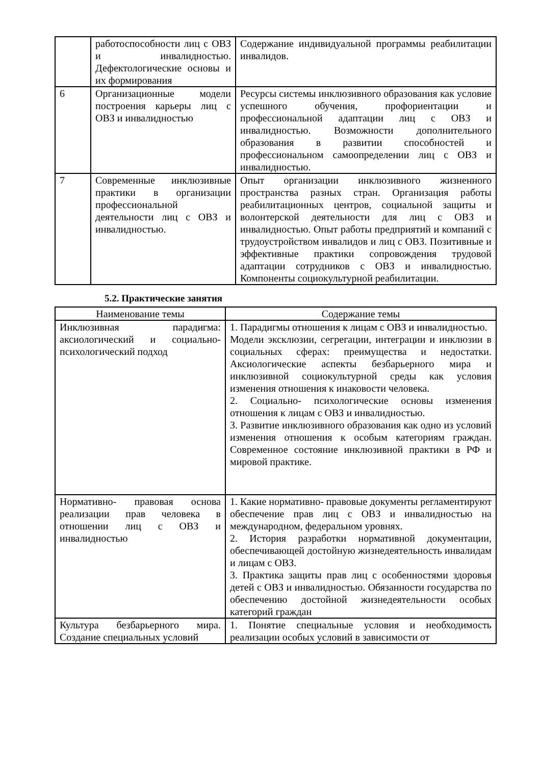| | работоспособности лиц с ОВЗ и инвалидностью. Дефектологические основы и их формирования | Содержание индивидуальной программы реабилитации инвалидов. |
| 6 | Организационные модели построения карьеры лиц с ОВЗ и инвалидностью | Ресурсы системы инклюзивного образования как условие успешного обучения, профориентации и профессиональной адаптации лиц с ОВЗ и инвалидностью. Возможности дополнительного образования в развитии способностей и профессиональном самоопределении лиц с ОВЗ и инвалидностью. |
| 7 | Современные инклюзивные практики в организации профессиональной деятельности лиц с ОВЗ и инвалидностью. | Опыт организации инклюзивного жизненного пространства разных стран. Организация работы реабилитационных центров, социальной защиты и волонтерской деятельности для лиц с ОВЗ и инвалидностью. Опыт работы предприятий и компаний с трудоустройством инвалидов и лиц с ОВЗ. Позитивные и эффективные практики сопровождения трудовой адаптации сотрудников с ОВЗ и инвалидностью. Компоненты социокультурной реабилитации. |
5.2. Практические занятия
| Наименование темы | Содержание темы |
| --- | --- |
| Инклюзивная парадигма: аксиологический и социально-психологический подход | 1. Парадигмы отношения к лицам с ОВЗ и инвалидностью. Модели эксклюзии, сегрегации, интеграции и инклюзии в социальных сферах: преимущества и недостатки. Аксиологические аспекты безбарьерного мира и инклюзивной социокультурной среды как условия изменения отношения к инаковости человека. 2. Социально- психологические основы изменения отношения к лицам с ОВЗ и инвалидностью. 3. Развитие инклюзивного образования как одно из условий изменения отношения к особым категориям граждан. Современное состояние инклюзивной практики в РФ и мировой практике. |
| Нормативно- правовая основа реализации прав человека в отношении лиц с ОВЗ и инвалидностью | 1. Какие нормативно- правовые документы регламентируют обеспечение прав лиц с ОВЗ и инвалидностью на международном, федеральном уровнях. 2. История разработки нормативной документации, обеспечивающей достойную жизнедеятельность инвалидам и лицам с ОВЗ. 3. Практика защиты прав лиц с особенностями здоровья детей с ОВЗ и инвалидностью. Обязанности государства по обеспечению достойной жизнедеятельности особых категорий граждан |
| Культура безбарьерного мира. Создание специальных условий | 1. Понятие специальные условия и необходимость реализации особых условий в зависимости от |